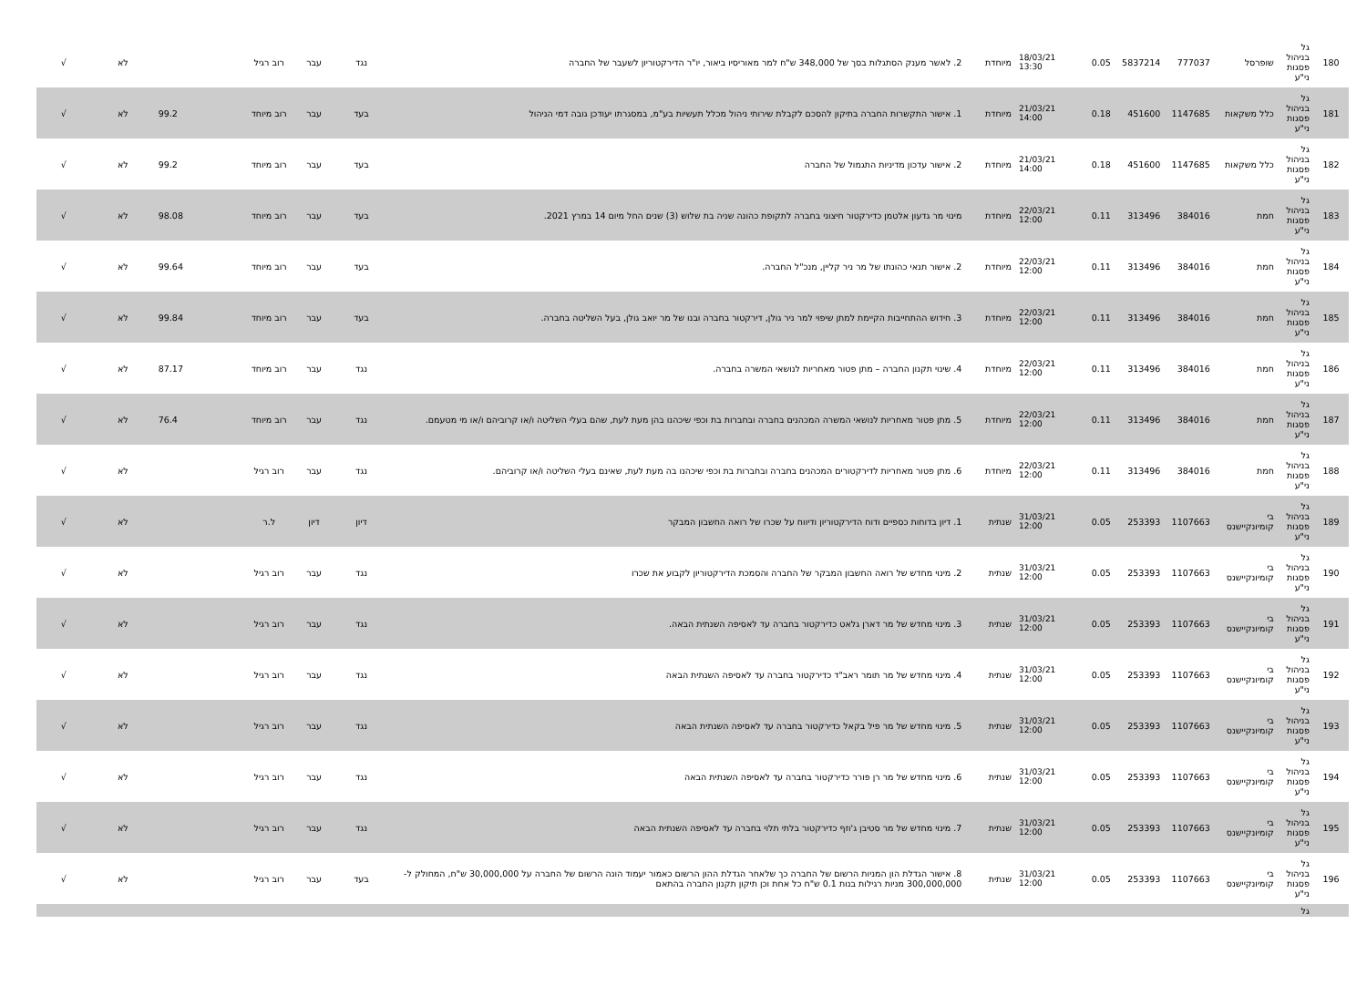| 180 | גל בניהול פסגות ני"ע | שופרסל | 777037 | 5837214 | 0.05 | 18/03/21 13:30 | מיוחדת | 2. לאשר מענק הסתגלות בסך של 348,000 ש"ח למר מאוריסיו ביאור, יו"ר הדירקטוריון לשעבר של החברה | נגד | עבר | רוב רגיל | | לא | √ |
| 181 | גל בניהול פסגות ני"ע | כלל משקאות | 1147685 | 451600 | 0.18 | 21/03/21 14:00 | מיוחדת | 1. אישור התקשרות החברה בתיקון להסכם לקבלת שירותי ניהול מכלל תעשיות בע"מ, במסגרתו יעודכן גובה דמי הניהול | בעד | עבר | רוב מיוחד | 99.2 | לא | √ |
| 182 | גל בניהול פסגות ני"ע | כלל משקאות | 1147685 | 451600 | 0.18 | 21/03/21 14:00 | מיוחדת | 2. אישור עדכון מדיניות התגמול של החברה | בעד | עבר | רוב מיוחד | 99.2 | לא | √ |
| 183 | גל בניהול פסגות ני"ע | חמת | 384016 | 313496 | 0.11 | 22/03/21 12:00 | מיוחדת | מינוי מר גדעון אלטמן כדירקטור חיצוני בחברה לתקופת כהונה שניה בת שלוש (3) שנים החל מיום 14 במרץ 2021. | בעד | עבר | רוב מיוחד | 98.08 | לא | √ |
| 184 | גל בניהול פסגות ני"ע | חמת | 384016 | 313496 | 0.11 | 22/03/21 12:00 | מיוחדת | 2. אישור תנאי כהונתו של מר ניר קליין, מנכ"ל החברה. | בעד | עבר | רוב מיוחד | 99.64 | לא | √ |
| 185 | גל בניהול פסגות ני"ע | חמת | 384016 | 313496 | 0.11 | 22/03/21 12:00 | מיוחדת | 3. חידוש ההתחייבות הקיימת למתן שיפוי למר ניר גולן, דירקטור בחברה ובנו של מר יואב גולן, בעל השליטה בחברה. | בעד | עבר | רוב מיוחד | 99.84 | לא | √ |
| 186 | גל בניהול פסגות ני"ע | חמת | 384016 | 313496 | 0.11 | 22/03/21 12:00 | מיוחדת | 4. שינוי תקנון החברה – מתן פטור מאחריות לנושאי המשרה בחברה. | נגד | עבר | רוב מיוחד | 87.17 | לא | √ |
| 187 | גל בניהול פסגות ני"ע | חמת | 384016 | 313496 | 0.11 | 22/03/21 12:00 | מיוחדת | 5. מתן פטור מאחריות לנושאי המשרה המכהנים בחברה ובחברות בת וכפי שיכהנו בהן מעת לעת, שהם בעלי השליטה ו/או קרוביהם ו/או מי מטעמם. | נגד | עבר | רוב מיוחד | 76.4 | לא | √ |
| 188 | גל בניהול פסגות ני"ע | חמת | 384016 | 313496 | 0.11 | 22/03/21 12:00 | מיוחדת | 6. מתן פטור מאחריות לדירקטורים המכהנים בחברה ובחברות בת וכפי שיכהנו בה מעת לעת, שאינם בעלי השליטה ו/או קרוביהם. | נגד | עבר | רוב רגיל | | לא | √ |
| 189 | גל בניהול פסגות ני"ע | בי קומיונקיישנס | 1107663 | 253393 | 0.05 | 31/03/21 12:00 | שנתית | 1. דיון בדוחות כספיים ודוח הדירקטוריון ודיווח על שכרו של רואה החשבון המבקר | דיון | דיון | ל.ר | | לא | √ |
| 190 | גל בניהול פסגות ני"ע | בי קומיונקיישנס | 1107663 | 253393 | 0.05 | 31/03/21 12:00 | שנתית | 2. מינוי מחדש של רואה החשבון המבקר של החברה והסמכת הדירקטוריון לקבוע את שכרו | נגד | עבר | רוב רגיל | | לא | √ |
| 191 | גל בניהול פסגות ני"ע | בי קומיונקיישנס | 1107663 | 253393 | 0.05 | 31/03/21 12:00 | שנתית | 3. מינוי מחדש של מר דארן גלאט כדירקטור בחברה עד לאסיפה השנתית הבאה. | נגד | עבר | רוב רגיל | | לא | √ |
| 192 | גל בניהול פסגות ני"ע | בי קומיונקיישנס | 1107663 | 253393 | 0.05 | 31/03/21 12:00 | שנתית | 4. מינוי מחדש של מר תומר ראב"ד כדירקטור בחברה עד לאסיפה השנתית הבאה | נגד | עבר | רוב רגיל | | לא | √ |
| 193 | גל בניהול פסגות ני"ע | בי קומיונקיישנס | 1107663 | 253393 | 0.05 | 31/03/21 12:00 | שנתית | 5. מינוי מחדש של מר פיל בקאל כדירקטור בחברה עד לאסיפה השנתית הבאה | נגד | עבר | רוב רגיל | | לא | √ |
| 194 | גל בניהול פסגות ני"ע | בי קומיונקיישנס | 1107663 | 253393 | 0.05 | 31/03/21 12:00 | שנתית | 6. מינוי מחדש של מר רן פורר כדירקטור בחברה עד לאסיפה השנתית הבאה | נגד | עבר | רוב רגיל | | לא | √ |
| 195 | גל בניהול פסגות ני"ע | בי קומיונקיישנס | 1107663 | 253393 | 0.05 | 31/03/21 12:00 | שנתית | 7. מינוי מחדש של מר סטיבן ג'וזף כדירקטור בלתי תלוי בחברה עד לאסיפה השנתית הבאה | נגד | עבר | רוב רגיל | | לא | √ |
| 196 | גל בניהול פסגות ני"ע | בי קומיונקיישנס | 1107663 | 253393 | 0.05 | 31/03/21 12:00 | שנתית | 8. אישור הגדלת הון המניות הרשום של החברה כך שלאחר הגדלת ההון הרשום כאמור יעמוד הונה הרשום של החברה על 30,000,000 ש"ח, המחולק ל- 300,000,000 מניות רגילות בנות 0.1 ש"ח כל אחת וכן תיקון תקנון החברה בהתאם | בעד | עבר | רוב רגיל | | לא | √ |
| | גל | | | | | | | | | | | | | |